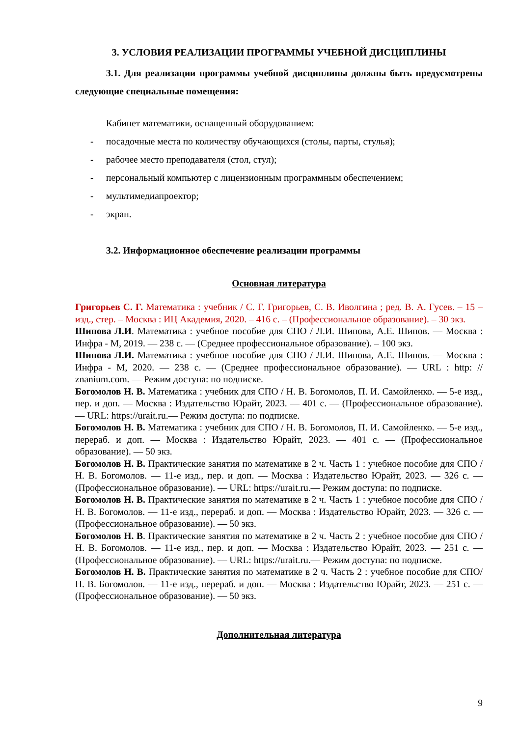3. УСЛОВИЯ РЕАЛИЗАЦИИ ПРОГРАММЫ УЧЕБНОЙ ДИСЦИПЛИНЫ
3.1. Для реализации программы учебной дисциплины должны быть предусмотрены следующие специальные помещения:
Кабинет математики, оснащенный оборудованием:
- посадочные места по количеству обучающихся (столы, парты, стулья);
- рабочее место преподавателя (стол, стул);
- персональный компьютер с лицензионным программным обеспечением;
- мультимедиапроектор;
- экран.
3.2. Информационное обеспечение реализации программы
Основная литература
Григорьев С. Г. Математика : учебник / С. Г. Григорьев, С. В. Иволгина ; ред. В. А. Гусев. – 15 – изд., стер. – Москва : ИЦ Академия, 2020. – 416 с. – (Профессиональное образование). – 30 экз.
Шипова Л.И. Математика : учебное пособие для СПО / Л.И. Шипова, А.Е. Шипов. — Москва : Инфра - М, 2019. — 238 с. — (Среднее профессиональное образование). – 100 экз.
Шипова Л.И. Математика : учебное пособие для СПО / Л.И. Шипова, А.Е. Шипов. — Москва : Инфра - М, 2020. — 238 с. — (Среднее профессиональное образование). — URL : http: // znanium.com. — Режим доступа: по подписке.
Богомолов Н. В. Математика : учебник для СПО / Н. В. Богомолов, П. И. Самойленко. — 5-е изд., пер. и доп. — Москва : Издательство Юрайт, 2023. — 401 с. — (Профессиональное образование). — URL: https://urait.ru.— Режим доступа: по подписке.
Богомолов Н. В. Математика : учебник для СПО / Н. В. Богомолов, П. И. Самойленко. — 5-е изд., перераб. и доп. — Москва : Издательство Юрайт, 2023. — 401 с. — (Профессиональное образование). — 50 экз.
Богомолов Н. В. Практические занятия по математике в 2 ч. Часть 1 : учебное пособие для СПО / Н. В. Богомолов. — 11-е изд., пер. и доп. — Москва : Издательство Юрайт, 2023. — 326 с. — (Профессиональное образование). — URL: https://urait.ru.— Режим доступа: по подписке.
Богомолов Н. В. Практические занятия по математике в 2 ч. Часть 1 : учебное пособие для СПО / Н. В. Богомолов. — 11-е изд., перераб. и доп. — Москва : Издательство Юрайт, 2023. — 326 с. — (Профессиональное образование). — 50 экз.
Богомолов Н. В. Практические занятия по математике в 2 ч. Часть 2 : учебное пособие для СПО / Н. В. Богомолов. — 11-е изд., пер. и доп. — Москва : Издательство Юрайт, 2023. — 251 с. — (Профессиональное образование). — URL: https://urait.ru.— Режим доступа: по подписке.
Богомолов Н. В. Практические занятия по математике в 2 ч. Часть 2 : учебное пособие для СПО/ Н. В. Богомолов. — 11-е изд., перераб. и доп. — Москва : Издательство Юрайт, 2023. — 251 с. — (Профессиональное образование). — 50 экз.
Дополнительная литература
9